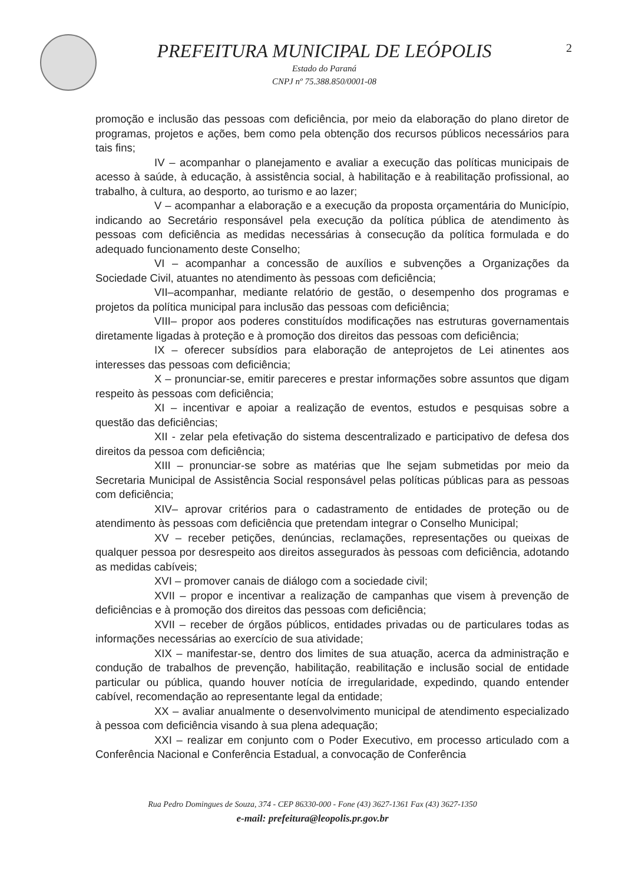PREFEITURA MUNICIPAL DE LEÓPOLIS
Estado do Paraná
CNPJ nº 75.388.850/0001-08
2
promoção e inclusão das pessoas com deficiência, por meio da elaboração do plano diretor de programas, projetos e ações, bem como pela obtenção dos recursos públicos necessários para tais fins;
IV – acompanhar o planejamento e avaliar a execução das políticas municipais de acesso à saúde, à educação, à assistência social, à habilitação e à reabilitação profissional, ao trabalho, à cultura, ao desporto, ao turismo e ao lazer;
V – acompanhar a elaboração e a execução da proposta orçamentária do Município, indicando ao Secretário responsável pela execução da política pública de atendimento às pessoas com deficiência as medidas necessárias à consecução da política formulada e do adequado funcionamento deste Conselho;
VI – acompanhar a concessão de auxílios e subvenções a Organizações da Sociedade Civil, atuantes no atendimento às pessoas com deficiência;
VII–acompanhar, mediante relatório de gestão, o desempenho dos programas e projetos da política municipal para inclusão das pessoas com deficiência;
VIII– propor aos poderes constituídos modificações nas estruturas governamentais diretamente ligadas à proteção e à promoção dos direitos das pessoas com deficiência;
IX – oferecer subsídios para elaboração de anteprojetos de Lei atinentes aos interesses das pessoas com deficiência;
X – pronunciar-se, emitir pareceres e prestar informações sobre assuntos que digam respeito às pessoas com deficiência;
XI – incentivar e apoiar a realização de eventos, estudos e pesquisas sobre a questão das deficiências;
XII - zelar pela efetivação do sistema descentralizado e participativo de defesa dos direitos da pessoa com deficiência;
XIII – pronunciar-se sobre as matérias que lhe sejam submetidas por meio da Secretaria Municipal de Assistência Social responsável pelas políticas públicas para as pessoas com deficiência;
XIV– aprovar critérios para o cadastramento de entidades de proteção ou de atendimento às pessoas com deficiência que pretendam integrar o Conselho Municipal;
XV – receber petições, denúncias, reclamações, representações ou queixas de qualquer pessoa por desrespeito aos direitos assegurados às pessoas com deficiência, adotando as medidas cabíveis;
XVI – promover canais de diálogo com a sociedade civil;
XVII – propor e incentivar a realização de campanhas que visem à prevenção de deficiências e à promoção dos direitos das pessoas com deficiência;
XVII – receber de órgãos públicos, entidades privadas ou de particulares todas as informações necessárias ao exercício de sua atividade;
XIX – manifestar-se, dentro dos limites de sua atuação, acerca da administração e condução de trabalhos de prevenção, habilitação, reabilitação e inclusão social de entidade particular ou pública, quando houver notícia de irregularidade, expedindo, quando entender cabível, recomendação ao representante legal da entidade;
XX – avaliar anualmente o desenvolvimento municipal de atendimento especializado à pessoa com deficiência visando à sua plena adequação;
XXI – realizar em conjunto com o Poder Executivo, em processo articulado com a Conferência Nacional e Conferência Estadual, a convocação de Conferência
Rua Pedro Domingues de Souza, 374 - CEP 86330-000 - Fone (43) 3627-1361 Fax (43) 3627-1350
e-mail: prefeitura@leopolis.pr.gov.br